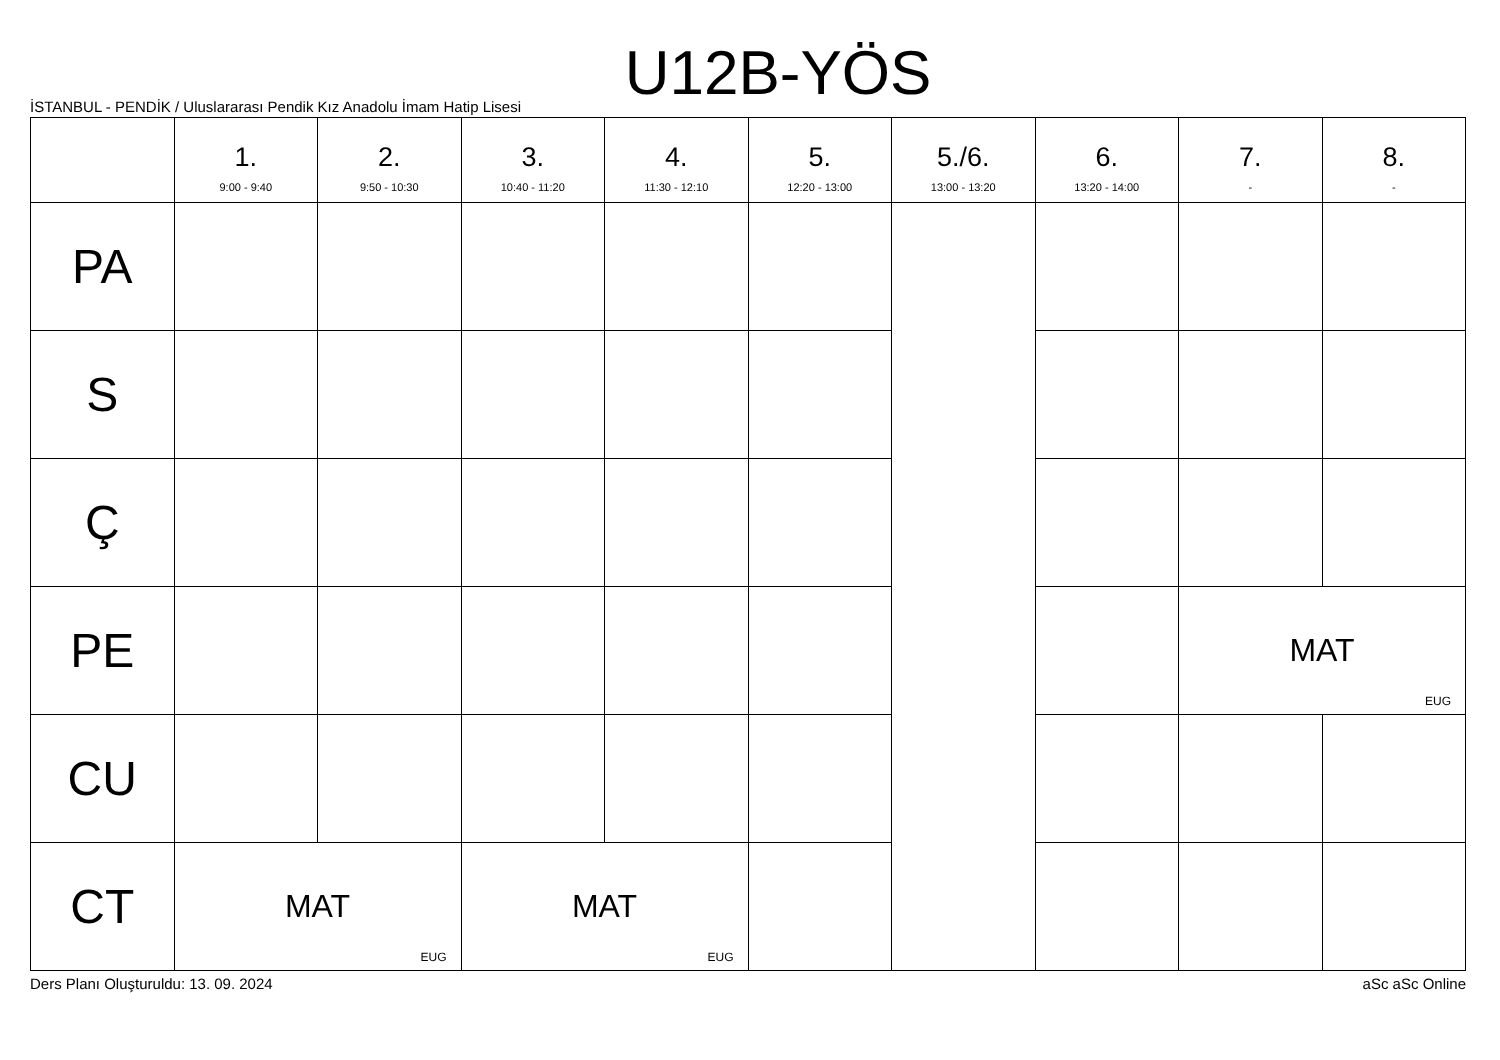U12B-YÖS
İSTANBUL - PENDİK / Uluslararası Pendik Kız Anadolu İmam Hatip Lisesi
| | 1. 9:00 - 9:40 | 2. 9:50 - 10:30 | 3. 10:40 - 11:20 | 4. 11:30 - 12:10 | 5. 12:20 - 13:00 | 5./6. 13:00 - 13:20 | 6. 13:20 - 14:00 | 7. - | 8. - |
| --- | --- | --- | --- | --- | --- | --- | --- | --- | --- |
| PA | | | | | | | | | |
| S | | | | | | | | | |
| Ç | | | | | | | | | |
| PE | | | | | | | | MAT EUG | |
| CU | | | | | | | | | |
| CT | MAT EUG | | MAT EUG | | | | | | |
Ders Planı Oluşturuldu: 13. 09. 2024 aSc aSc Online